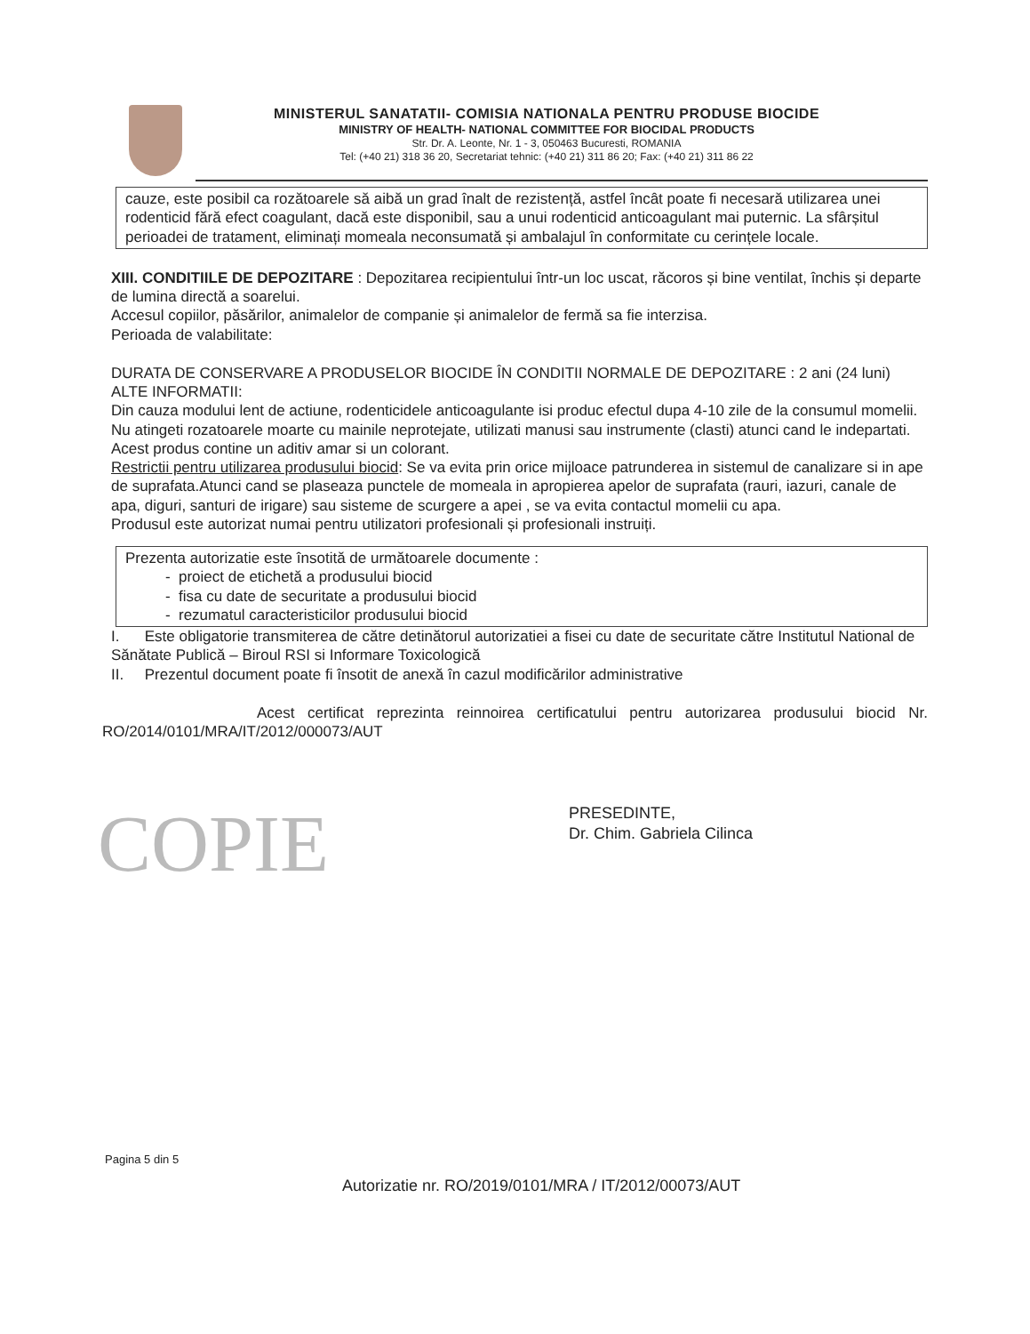MINISTERUL SANATATII- COMISIA NATIONALA PENTRU PRODUSE BIOCIDE
MINISTRY OF HEALTH- NATIONAL COMMITTEE FOR BIOCIDAL PRODUCTS
Str. Dr. A. Leonte, Nr. 1 - 3, 050463 Bucuresti, ROMANIA
Tel: (+40 21) 318 36 20, Secretariat tehnic: (+40 21) 311 86 20; Fax: (+40 21) 311 86 22
cauze, este posibil ca rozătoarele să aibă un grad înalt de rezistență, astfel încât poate fi necesară utilizarea unei rodenticid fără efect coagulant, dacă este disponibil, sau a unui rodenticid anticoagulant mai puternic. La sfârșitul perioadei de tratament, eliminați momeala neconsumată și ambalajul în conformitate cu cerințele locale.
XIII. CONDITIILE DE DEPOZITARE : Depozitarea recipientului într-un loc uscat, răcoros și bine ventilat, închis și departe de lumina directă a soarelui.
Accesul copiilor, păsărilor, animalelor de companie și animalelor de fermă sa fie interzisa.
Perioada de valabilitate:
DURATA DE CONSERVARE A PRODUSELOR BIOCIDE ÎN CONDITII NORMALE DE DEPOZITARE : 2 ani (24 luni)
ALTE INFORMATII:
Din cauza modului lent de actiune, rodenticidele anticoagulante isi produc efectul dupa 4-10 zile de la consumul momelii. Nu atingeti rozatoarele moarte cu mainile neprotejate, utilizati manusi sau instrumente (clasti) atunci cand le indepartati. Acest produs contine un aditiv amar si un colorant.
Restrictii pentru utilizarea produsului biocid: Se va evita prin orice mijloace patrunderea in sistemul de canalizare si in ape de suprafata.Atunci cand se plaseaza punctele de momeala in apropierea apelor de suprafata (rauri, iazuri, canale de apa, diguri, santuri de irigare) sau sisteme de scurgere a apei , se va evita contactul momelii cu apa.
Produsul este autorizat numai pentru utilizatori profesionali și profesionali instruiți.
Prezenta autorizatie este însotită de următoarele documente :
proiect de etichetă a produsului biocid
fisa cu date de securitate a produsului biocid
rezumatul caracteristicilor produsului biocid
I. Este obligatorie transmiterea de către detinătorul autorizatiei a fisei cu date de securitate către Institutul National de Sănătate Publică – Biroul RSI si Informare Toxicologică
II. Prezentul document poate fi însotit de anexă în cazul modificărilor administrative
Acest certificat reprezinta reinnoirea certificatului pentru autorizarea produsului biocid Nr. RO/2014/0101/MRA/IT/2012/000073/AUT
COPIE
PRESEDINTE,
Dr. Chim. Gabriela Cilinca
Pagina 5 din 5
Autorizatie nr. RO/2019/0101/MRA / IT/2012/00073/AUT